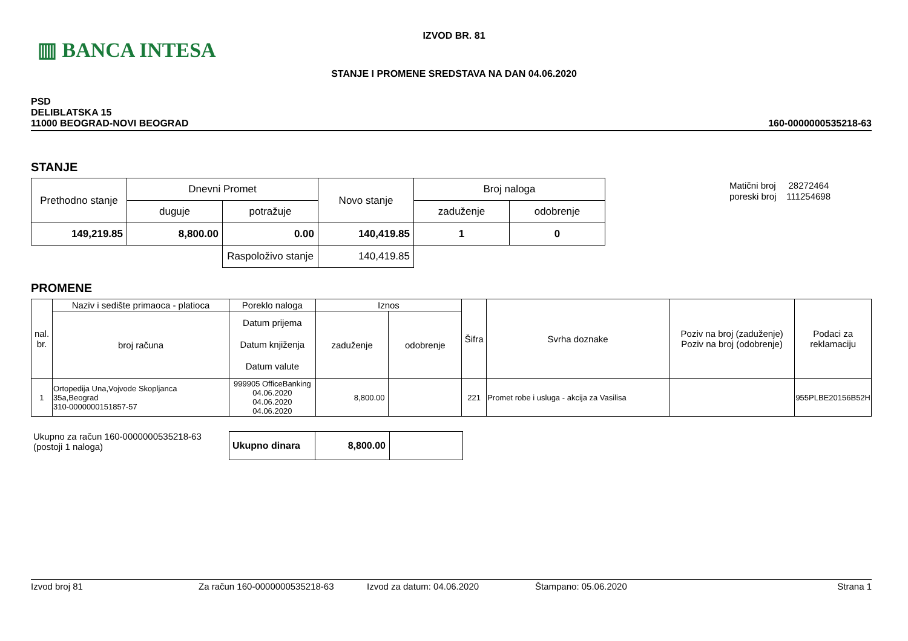▥ BANCA INTESA
IZVOD BR. 81
STANJE I PROMENE SREDSTAVA NA DAN 04.06.2020
PSD
DELIBLATSKA 15
11000 BEOGRAD-NOVI BEOGRAD
160-0000000535218-63
STANJE
Matični broj 28272464
poreski broj 111254698
| Prethodno stanje | Dnevni Promet | | Novo stanje | Broj naloga | |
| | duguje | potražuje | | zaduženje | odobrenje |
| 149,219.85 | 8,800.00 | 0.00 | 140,419.85 | 1 | 0 |
| | | Raspoloživo stanje | 140,419.85 | | |
PROMENE
| nal. br. | Naziv i sedište primaoca - platioca | Poreklo naloga | Iznos | | Šifra | Svrha doznake | Poziv na broj (zaduženje) Poziv na broj (odobrenje) | Podaci za reklamaciju |
| | broj računa | Datum prijema Datum knjiženja Datum valute | zaduženje | odobrenje | | | | |
| 1 | Ortopedija Una,Vojvode Skopljanca 35a,Beograd 310-0000000151857-57 | 999905 OfficeBanking 04.06.2020 04.06.2020 04.06.2020 | 8,800.00 | | 221 | Promet robe i usluga - akcija za Vasilisa | | 955PLBE20156B52H |
Ukupno za račun 160-0000000535218-63
(postoji 1 naloga)
| Ukupno dinara | 8,800.00 | |
Izvod broj 81 Za račun 160-0000000535218-63 Izvod za datum: 04.06.2020 Štampano: 05.06.2020 Strana 1